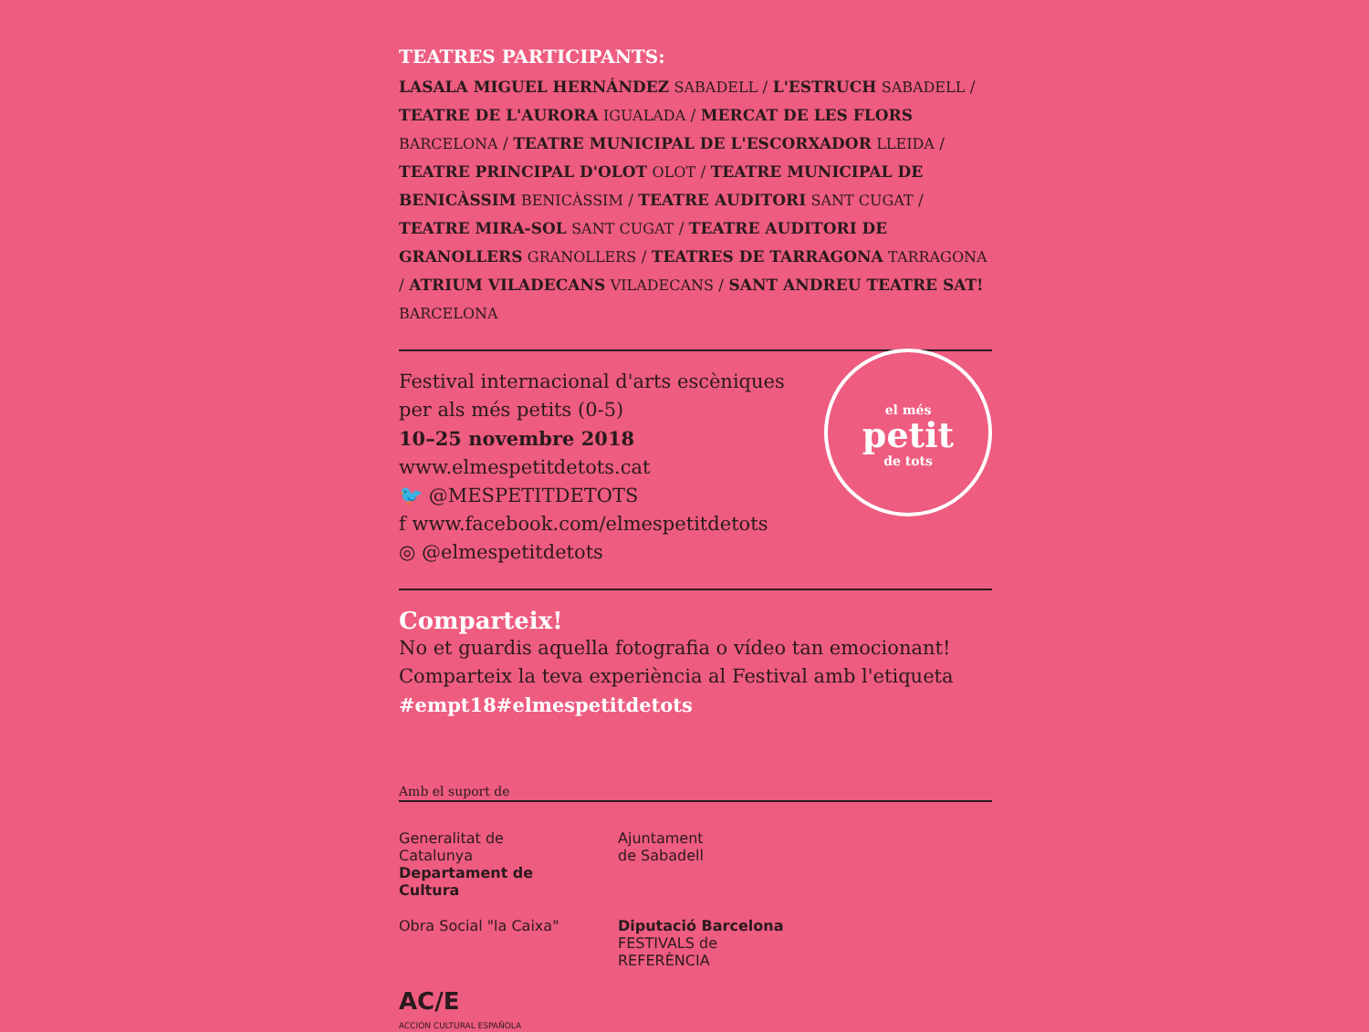TEATRES PARTICIPANTS:
LASALA MIGUEL HERNÁNDEZ SABADELL / L'ESTRUCH SABADELL / TEATRE DE L'AURORA IGUALADA / MERCAT DE LES FLORS BARCELONA / TEATRE MUNICIPAL DE L'ESCORXADOR LLEIDA / TEATRE PRINCIPAL D'OLOT OLOT / TEATRE MUNICIPAL DE BENICÀSSIM BENICÀSSIM / TEATRE AUDITORI SANT CUGAT / TEATRE MIRA-SOL SANT CUGAT / TEATRE AUDITORI DE GRANOLLERS GRANOLLERS / TEATRES DE TARRAGONA TARRAGONA / ATRIUM VILADECANS VILADECANS / SANT ANDREU TEATRE SAT! BARCELONA
el més
petit
de tots
Festival internacional d'arts escèniques
per als més petits (0-5)
10–25 novembre 2018
www.elmespetitdetots.cat
🐦 @MESPETITDETOTS
f www.facebook.com/elmespetitdetots
◎ @elmespetitdetots
Comparteix!
No et guardis aquella fotografia o vídeo tan emocionant!
Comparteix la teva experiència al Festival amb l'etiqueta
#empt18#elmespetitdetots
Amb el suport de
Generalitat de Catalunya
Departament de Cultura
Ajuntament
de Sabadell
Obra Social "la Caixa"
Diputació Barcelona FESTIVALS de REFERÈNCIA
AC/E
ACCIÓN CULTURAL ESPAÑOLA